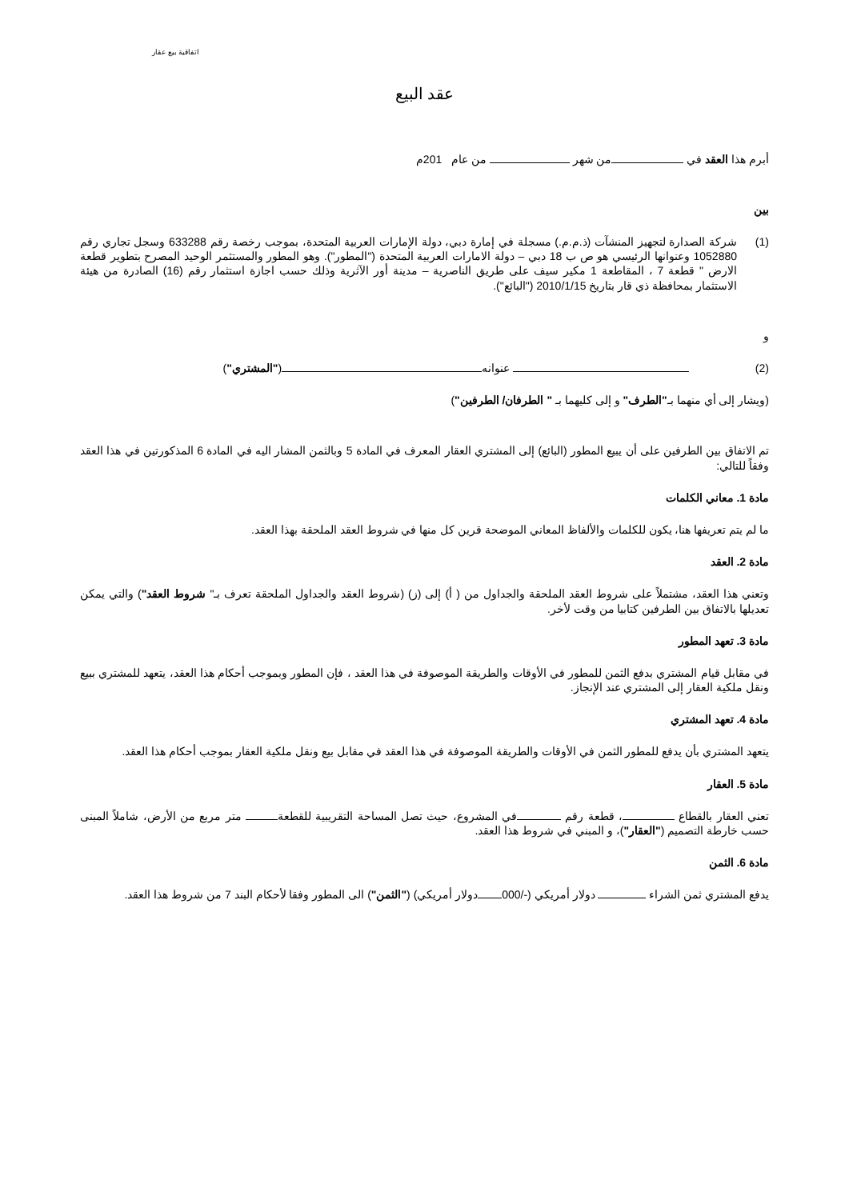اتفاقية بيع عقار
عقد البيع
أبرم هذا العقد في من شهر من عام 201م
بين
(1) شركة الصدارة لتجهيز المنشآت (ذ.م.م.) مسجلة في إمارة دبي، دولة الإمارات العربية المتحدة، بموجب رخصة رقم 633288 وسجل تجاري رقم 1052880 وعنوانها الرئيسي هو ص ب 18 دبي – دولة الامارات العربية المتحدة ("المطور"). وهو المطور والمستثمر الوحيد المصرح بتطوير قطعة الارض " قطعة 7 ، المقاطعة 1 مكير سيف على طريق الناصرية – مدينة أور الآثرية وذلك حسب اجازة استثمار رقم (16) الصادرة من هيئة الاستثمار بمحافظة ذي قار بتاريخ 2010/1/15 ("البائع").
و
(2) عنوانه ("المشتري")
(ويشار إلى أي منهما بـ"الطرف" و إلى كليهما بـ " الطرفان/ الطرفين")
تم الاتفاق بين الطرفين على أن يبيع المطور (البائع) إلى المشتري العقار المعرف في المادة 5 وبالثمن المشار اليه في المادة 6 المذكورتين في هذا العقد وفقاً للتالي:
مادة 1. معاني الكلمات
ما لم يتم تعريفها هنا، يكون للكلمات والألفاظ المعاني الموضحة قرين كل منها في شروط العقد الملحقة بهذا العقد.
مادة 2. العقد
وتعني هذا العقد، مشتملاً على شروط العقد الملحقة والجداول من ( أ) إلى (ز) (شروط العقد والجداول الملحقة تعرف بـ" شروط العقد") والتي يمكن تعديلها بالاتفاق بين الطرفين كتابيا من وقت لأخر.
مادة 3. تعهد المطور
في مقابل قيام المشتري بدفع الثمن للمطور في الأوقات والطريقة الموصوفة في هذا العقد ، فإن المطور وبموجب أحكام هذا العقد، يتعهد للمشتري ببيع ونقل ملكية العقار إلى المشتري عند الإنجاز.
مادة 4. تعهد المشتري
يتعهد المشتري بأن يدفع للمطور الثمن في الأوقات والطريقة الموصوفة في هذا العقد في مقابل بيع ونقل ملكية العقار بموجب أحكام هذا العقد.
مادة 5. العقار
تعني العقار بالقطاع ، قطعة رقم في المشروع، حيث تصل المساحة التقريبية للقطعة متر مربع من الأرض، شاملاً المبنى حسب خارطة التصميم ("العقار")، و المبني في شروط هذا العقد.
مادة 6. الثمن
يدفع المشتري ثمن الشراء دولار أمريكي (-/000 دولار أمريكي) ("الثمن") الى المطور وفقا لأحكام البند 7 من شروط هذا العقد.